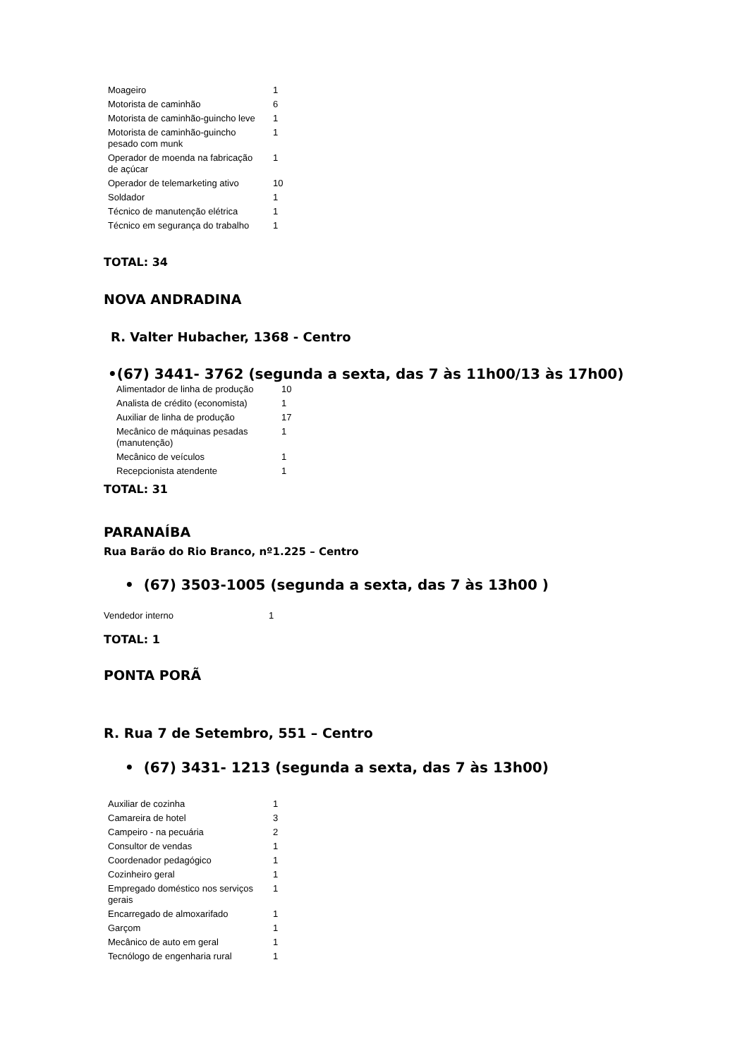| Moageiro | 1 |
| Motorista de caminhão | 6 |
| Motorista de caminhão-guincho leve | 1 |
| Motorista de caminhão-guincho pesado com munk | 1 |
| Operador de moenda na fabricação de açúcar | 1 |
| Operador de telemarketing ativo | 10 |
| Soldador | 1 |
| Técnico de manutenção elétrica | 1 |
| Técnico em segurança do trabalho | 1 |
TOTAL: 34
NOVA ANDRADINA
R. Valter Hubacher, 1368 - Centro
•(67) 3441- 3762 (segunda a sexta, das 7 às 11h00/13 às 17h00)
| Alimentador de linha de produção | 10 |
| Analista de crédito (economista) | 1 |
| Auxiliar de linha de produção | 17 |
| Mecânico de máquinas pesadas (manutenção) | 1 |
| Mecânico de veículos | 1 |
| Recepcionista atendente | 1 |
TOTAL: 31
PARANAÍBA
Rua Barão do Rio Branco, nº1.225 – Centro
• (67) 3503-1005 (segunda a sexta, das 7 às 13h00 )
| Vendedor interno | 1 |
TOTAL: 1
PONTA PORÃ
R. Rua 7 de Setembro, 551 – Centro
• (67) 3431- 1213 (segunda a sexta, das 7 às 13h00)
| Auxiliar de cozinha | 1 |
| Camareira de hotel | 3 |
| Campeiro - na pecuária | 2 |
| Consultor de vendas | 1 |
| Coordenador pedagógico | 1 |
| Cozinheiro geral | 1 |
| Empregado doméstico nos serviços gerais | 1 |
| Encarregado de almoxarifado | 1 |
| Garçom | 1 |
| Mecânico de auto em geral | 1 |
| Tecnólogo de engenharia rural | 1 |